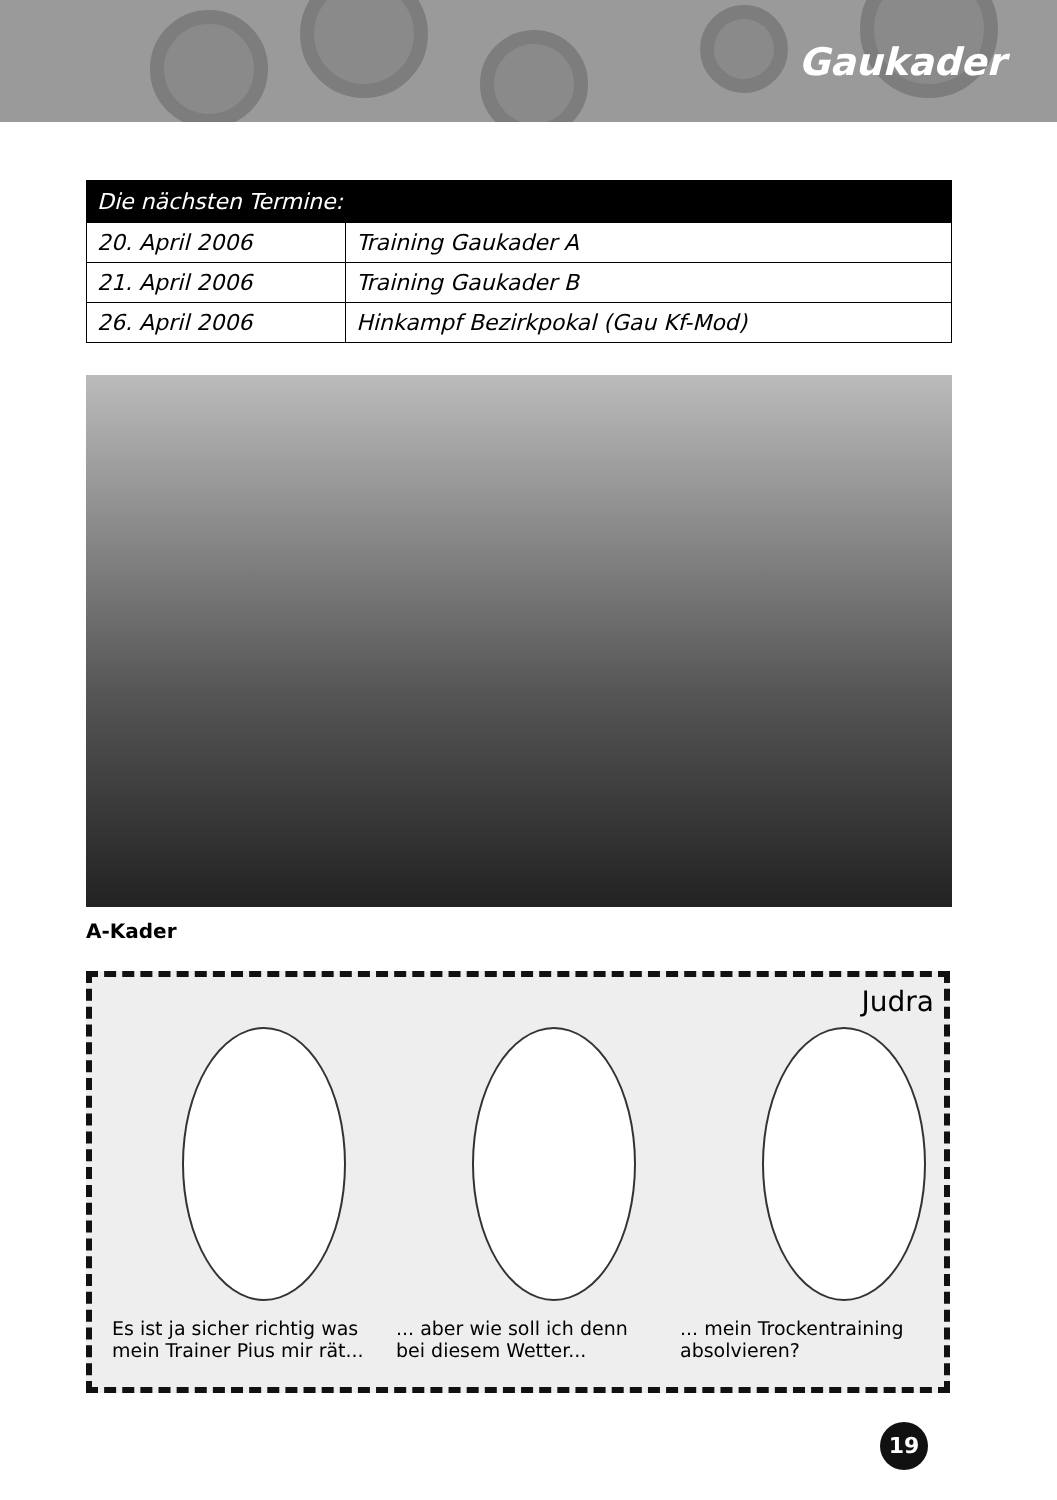Gaukader
| Die nächsten Termine: | |
| --- | --- |
| 20. April 2006 | Training Gaukader A |
| 21. April 2006 | Training Gaukader B |
| 26. April 2006 | Hinkampf Bezirkpokal (Gau Kf-Mod) |
A-Kader
Judra
Es ist ja sicher richtig was mein Trainer Pius mir rät...
... aber wie soll ich denn bei diesem Wetter...
... mein Trockentraining absolvieren?
19